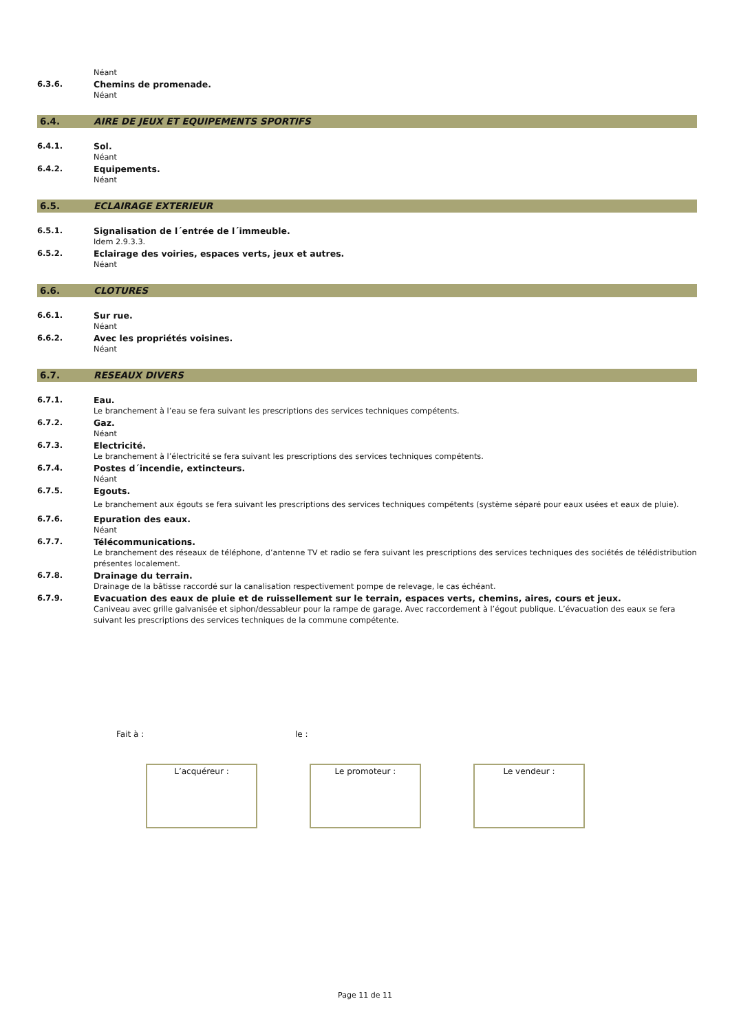Néant
6.3.6. Chemins de promenade.
Néant
6.4. AIRE DE JEUX ET EQUIPEMENTS SPORTIFS
6.4.1. Sol.
Néant
6.4.2. Equipements.
Néant
6.5. ECLAIRAGE EXTERIEUR
6.5.1. Signalisation de l´entrée de l´immeuble.
Idem 2.9.3.3.
6.5.2. Eclairage des voiries, espaces verts, jeux et autres.
Néant
6.6. CLOTURES
6.6.1. Sur rue.
Néant
6.6.2. Avec les propriétés voisines.
Néant
6.7. RESEAUX DIVERS
6.7.1. Eau.
Le branchement à l’eau se fera suivant les prescriptions des services techniques compétents.
6.7.2. Gaz.
Néant
6.7.3. Electricité.
Le branchement à l’électricité se fera suivant les prescriptions des services techniques compétents.
6.7.4. Postes d´incendie, extincteurs.
Néant
6.7.5. Egouts.
Le branchement aux égouts se fera suivant les prescriptions des services techniques compétents (système séparé pour eaux usées et eaux de pluie).
6.7.6. Epuration des eaux.
Néant
6.7.7. Télécommunications.
Le branchement des réseaux de téléphone, d’antenne TV et radio se fera suivant les prescriptions des services techniques des sociétés de télédistribution présentes localement.
6.7.8. Drainage du terrain.
Drainage de la bâtisse raccordé sur la canalisation respectivement pompe de relevage, le cas échéant.
6.7.9. Evacuation des eaux de pluie et de ruissellement sur le terrain, espaces verts, chemins, aires, cours et jeux.
Caniveau avec grille galvanisée et siphon/dessableur pour la rampe de garage. Avec raccordement à l’égout publique. L’évacuation des eaux se fera suivant les prescriptions des services techniques de la commune compétente.
Fait à : le :
L’acquéreur : Le promoteur : Le vendeur :
Page 11 de 11